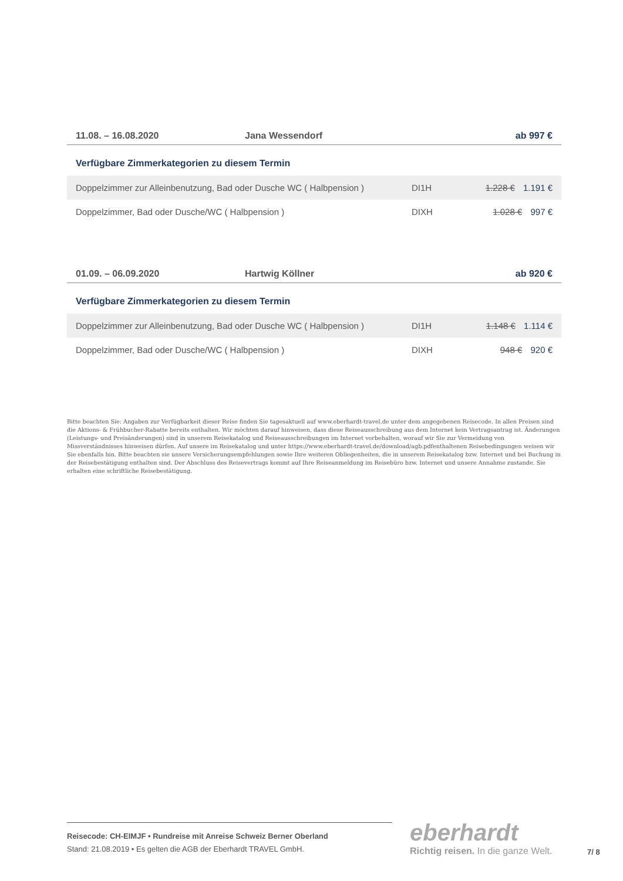11.08. – 16.08.2020 Jana Wessendorf ab 997 €
Verfügbare Zimmerkategorien zu diesem Termin
| Doppelzimmer zur Alleinbenutzung, Bad oder Dusche WC ( Halbpension ) | DI1H | 1.228 € 1.191 € |
| Doppelzimmer, Bad oder Dusche/WC ( Halbpension ) | DIXH | 1.028 € 997 € |
01.09. – 06.09.2020 Hartwig Köllner ab 920 €
Verfügbare Zimmerkategorien zu diesem Termin
| Doppelzimmer zur Alleinbenutzung, Bad oder Dusche WC ( Halbpension ) | DI1H | 1.148 € 1.114 € |
| Doppelzimmer, Bad oder Dusche/WC ( Halbpension ) | DIXH | 948 € 920 € |
Bitte beachten Sie: Angaben zur Verfügbarkeit dieser Reise finden Sie tagesaktuell auf www.eberhardt-travel.de unter dem angegebenen Reisecode. In allen Preisen sind die Aktions- & Frühbucher-Rabatte bereits enthalten. Wir möchten darauf hinweisen, dass diese Reiseausschreibung aus dem Internet kein Vertragsantrag ist. Änderungen (Leistungs- und Preisänderungen) sind in unserem Reisekatalog und Reiseausschreibungen im Internet vorbehalten, worauf wir Sie zur Vermeidung von Missverständnisses hinweisen dürfen. Auf unsere im Reisekatalog und unter https://www.eberhardt-travel.de/download/agb.pdfenthaltenen Reisebedingungen weisen wir Sie ebenfalls hin. Bitte beachten sie unsere Versicherungsempfehlungen sowie Ihre weiteren Obliegenheiten, die in unserem Reisekatalog bzw. Internet und bei Buchung in der Reisebestätigung enthalten sind. Der Abschluss des Reisevertrags kommt auf Ihre Reiseanmeldung im Reisebüro bzw. Internet und unsere Annahme zustande. Sie erhalten eine schriftliche Reisebestätigung.
Reisecode: CH-EIMJF • Rundreise mit Anreise Schweiz Berner Oberland
Stand: 21.08.2019 • Es gelten die AGB der Eberhardt TRAVEL GmbH.
eberhardt
Richtig reisen. In die ganze Welt.
7/ 8